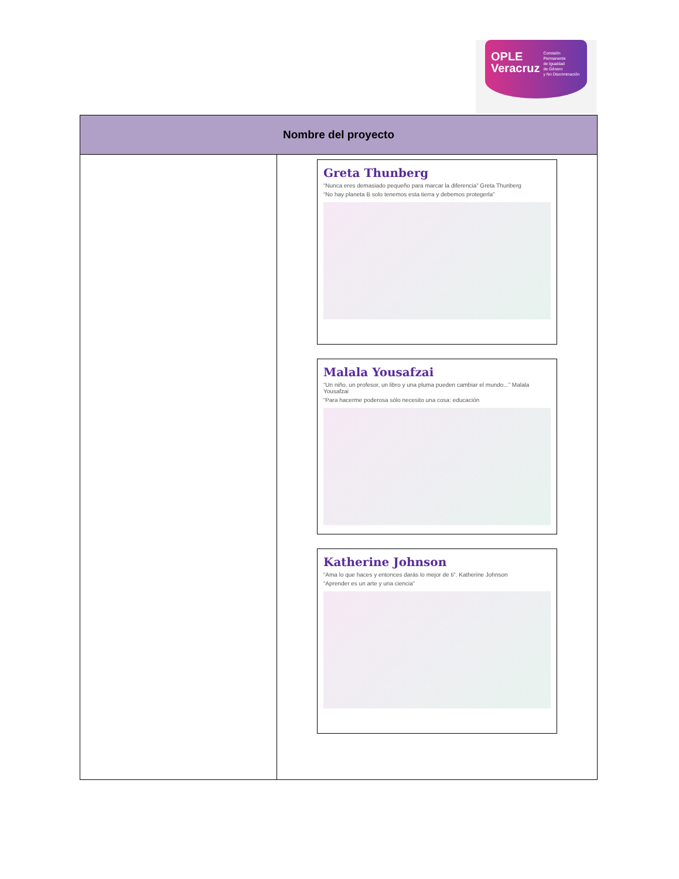OPLE
Veracruz Comisión Permanente
de Igualdad
de Género
y No Discriminación
| Nombre del proyecto | |
| --- | --- |
| | Greta Thunberg “Nunca eres demasiado pequeño para marcar la diferencia” Greta Thunberg “No hay planeta B solo tenemos esta tierra y debemos protegerla” Malala Yousafzai “Un niño, un profesor, un libro y una pluma pueden cambiar el mundo...” Malala Yousafzai “Para hacerme poderosa sólo necesito una cosa: educación Katherine Johnson “Ama lo que haces y entonces darás lo mejor de ti”. Katherine Johnson “Aprender es un arte y una ciencia” |